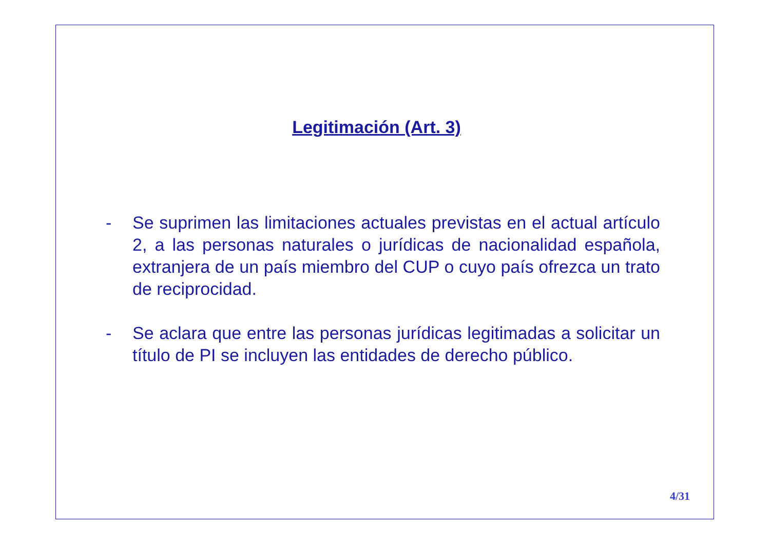Legitimación (Art. 3)
- Se suprimen las limitaciones actuales previstas en el actual artículo 2, a las personas naturales o jurídicas de nacionalidad española, extranjera de un país miembro del CUP o cuyo país ofrezca un trato de reciprocidad.
- Se aclara que entre las personas jurídicas legitimadas a solicitar un título de PI se incluyen las entidades de derecho público.
4/31